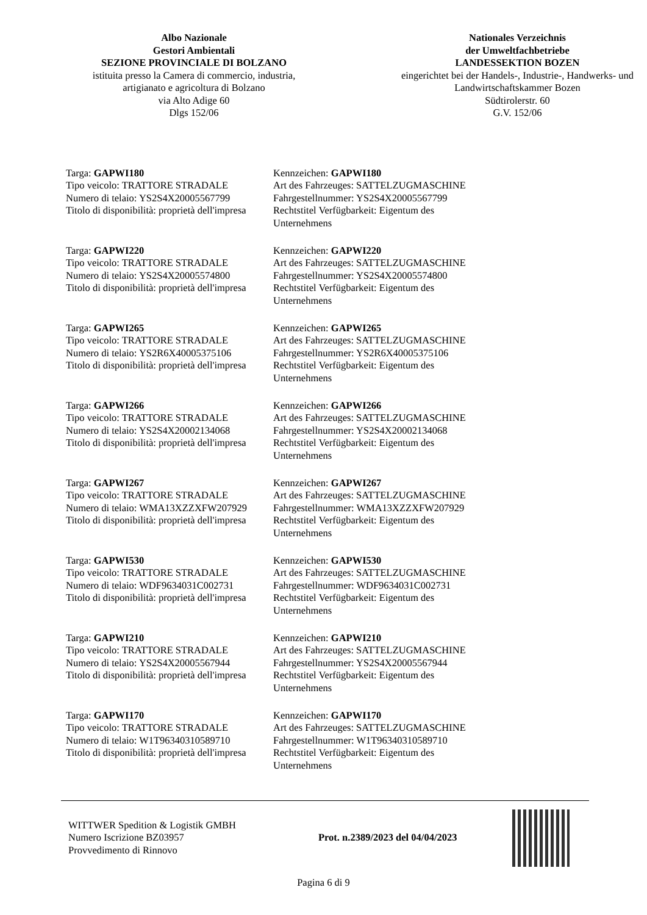Albo Nazionale
Gestori Ambientali
SEZIONE PROVINCIALE DI BOLZANO
istituita presso la Camera di commercio, industria,
artigianato e agricoltura di Bolzano
via Alto Adige 60
Dlgs 152/06
Nationales Verzeichnis
der Umweltfachbetriebe
LANDESSEKTION BOZEN
eingerichtet bei der Handels-, Industrie-, Handwerks- und
Landwirtschaftskammer Bozen
Südtirolerstr. 60
G.V. 152/06
Targa: GAPWI180
Tipo veicolo: TRATTORE STRADALE
Numero di telaio: YS2S4X20005567799
Titolo di disponibilità: proprietà dell'impresa
Kennzeichen: GAPWI180
Art des Fahrzeuges: SATTELZUGMASCHINE
Fahrgestellnummer: YS2S4X20005567799
Rechtstitel Verfügbarkeit: Eigentum des
Unternehmens
Targa: GAPWI220
Tipo veicolo: TRATTORE STRADALE
Numero di telaio: YS2S4X20005574800
Titolo di disponibilità: proprietà dell'impresa
Kennzeichen: GAPWI220
Art des Fahrzeuges: SATTELZUGMASCHINE
Fahrgestellnummer: YS2S4X20005574800
Rechtstitel Verfügbarkeit: Eigentum des
Unternehmens
Targa: GAPWI265
Tipo veicolo: TRATTORE STRADALE
Numero di telaio: YS2R6X40005375106
Titolo di disponibilità: proprietà dell'impresa
Kennzeichen: GAPWI265
Art des Fahrzeuges: SATTELZUGMASCHINE
Fahrgestellnummer: YS2R6X40005375106
Rechtstitel Verfügbarkeit: Eigentum des
Unternehmens
Targa: GAPWI266
Tipo veicolo: TRATTORE STRADALE
Numero di telaio: YS2S4X20002134068
Titolo di disponibilità: proprietà dell'impresa
Kennzeichen: GAPWI266
Art des Fahrzeuges: SATTELZUGMASCHINE
Fahrgestellnummer: YS2S4X20002134068
Rechtstitel Verfügbarkeit: Eigentum des
Unternehmens
Targa: GAPWI267
Tipo veicolo: TRATTORE STRADALE
Numero di telaio: WMA13XZZXFW207929
Titolo di disponibilità: proprietà dell'impresa
Kennzeichen: GAPWI267
Art des Fahrzeuges: SATTELZUGMASCHINE
Fahrgestellnummer: WMA13XZZXFW207929
Rechtstitel Verfügbarkeit: Eigentum des
Unternehmens
Targa: GAPWI530
Tipo veicolo: TRATTORE STRADALE
Numero di telaio: WDF9634031C002731
Titolo di disponibilità: proprietà dell'impresa
Kennzeichen: GAPWI530
Art des Fahrzeuges: SATTELZUGMASCHINE
Fahrgestellnummer: WDF9634031C002731
Rechtstitel Verfügbarkeit: Eigentum des
Unternehmens
Targa: GAPWI210
Tipo veicolo: TRATTORE STRADALE
Numero di telaio: YS2S4X20005567944
Titolo di disponibilità: proprietà dell'impresa
Kennzeichen: GAPWI210
Art des Fahrzeuges: SATTELZUGMASCHINE
Fahrgestellnummer: YS2S4X20005567944
Rechtstitel Verfügbarkeit: Eigentum des
Unternehmens
Targa: GAPWI170
Tipo veicolo: TRATTORE STRADALE
Numero di telaio: W1T96340310589710
Titolo di disponibilità: proprietà dell'impresa
Kennzeichen: GAPWI170
Art des Fahrzeuges: SATTELZUGMASCHINE
Fahrgestellnummer: W1T96340310589710
Rechtstitel Verfügbarkeit: Eigentum des
Unternehmens
WITTWER Spedition & Logistik GMBH
Numero Iscrizione BZ03957
Provvedimento di Rinnovo
Prot. n.2389/2023 del 04/04/2023
Pagina 6 di 9